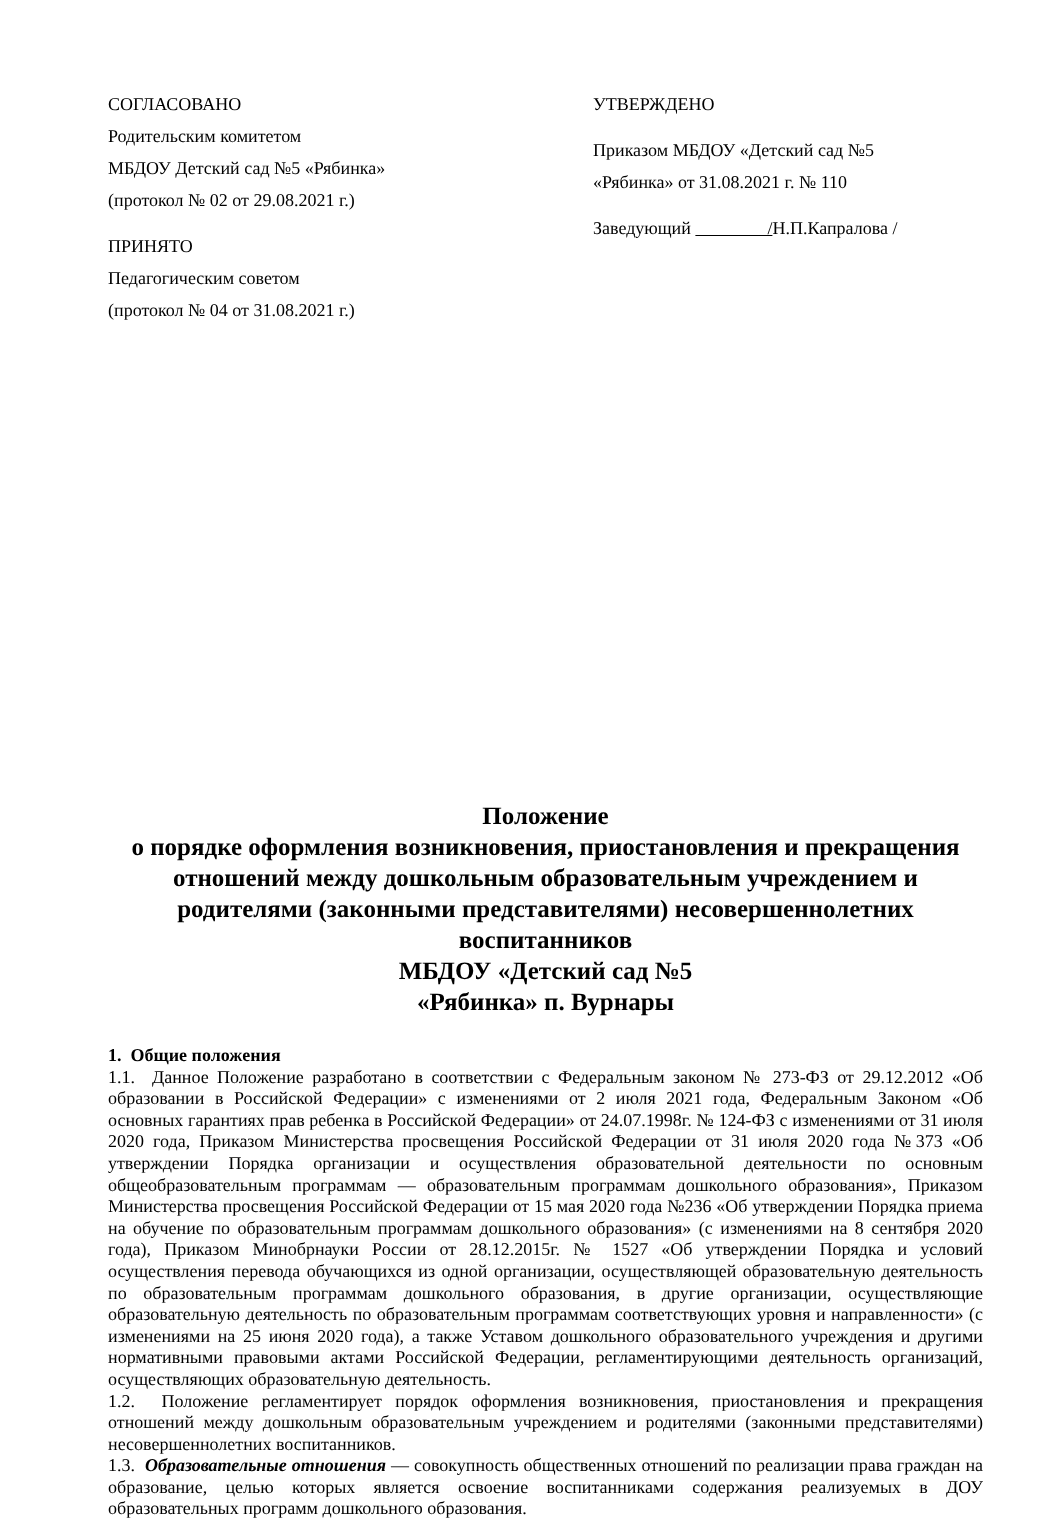СОГЛАСОВАНО
Родительским комитетом
МБДОУ Детский сад №5 «Рябинка»
(протокол № 02 от 29.08.2021 г.)
ПРИНЯТО
Педагогическим советом
(протокол № 04 от 31.08.2021 г.)
УТВЕРЖДЕНО
Приказом МБДОУ «Детский сад №5
«Рябинка» от 31.08.2021 г. № 110
Заведующий /Н.П.Капралова /
Положение
о порядке оформления возникновения, приостановления и прекращения отношений между дошкольным образовательным учреждением и родителями (законными представителями) несовершеннолетних воспитанников
МБДОУ «Детский сад №5
«Рябинка» п. Вурнары
1. Общие положения
1.1. Данное Положение разработано в соответствии с Федеральным законом № 273-ФЗ от 29.12.2012 «Об образовании в Российской Федерации» с изменениями от 2 июля 2021 года, Федеральным Законом «Об основных гарантиях прав ребенка в Российской Федерации» от 24.07.1998г. № 124-ФЗ с изменениями от 31 июля 2020 года, Приказом Министерства просвещения Российской Федерации от 31 июля 2020 года №373 «Об утверждении Порядка организации и осуществления образовательной деятельности по основным общеобразовательным программам — образовательным программам дошкольного образования», Приказом Министерства просвещения Российской Федерации от 15 мая 2020 года №236 «Об утверждении Порядка приема на обучение по образовательным программам дошкольного образования» (с изменениями на 8 сентября 2020 года), Приказом Минобрнауки России от 28.12.2015г. № 1527 «Об утверждении Порядка и условий осуществления перевода обучающихся из одной организации, осуществляющей образовательную деятельность по образовательным программам дошкольного образования, в другие организации, осуществляющие образовательную деятельность по образовательным программам соответствующих уровня и направленности» (с изменениями на 25 июня 2020 года), а также Уставом дошкольного образовательного учреждения и другими нормативными правовыми актами Российской Федерации, регламентирующими деятельность организаций, осуществляющих образовательную деятельность.
1.2. Положение регламентирует порядок оформления возникновения, приостановления и прекращения отношений между дошкольным образовательным учреждением и родителями (законными представителями) несовершеннолетних воспитанников.
1.3. Образовательные отношения — совокупность общественных отношений по реализации права граждан на образование, целью которых является освоение воспитанниками содержания реализуемых в ДОУ образовательных программ дошкольного образования.